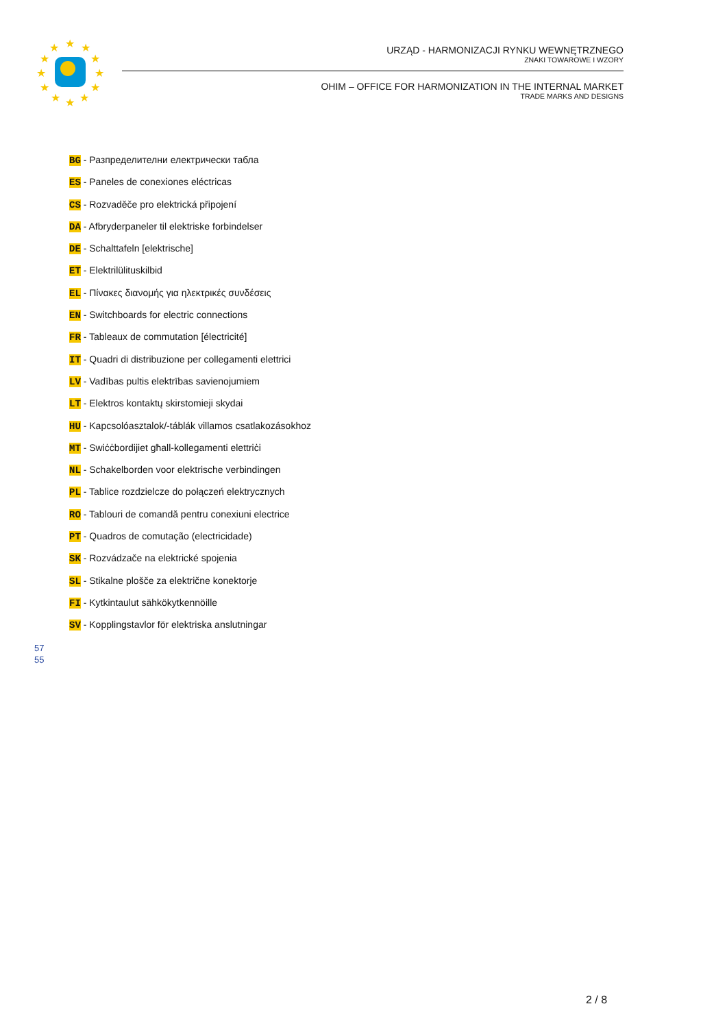★
★
★
★
★
★
★
★
★
★
★
★
URZĄD - HARMONIZACJI RYNKU WEWNĘTRZNEGO
ZNAKI TOWAROWE I WZORY
OHIM – OFFICE FOR HARMONIZATION IN THE INTERNAL MARKET
TRADE MARKS AND DESIGNS
BG - Разпределителни електрически табла
ES - Paneles de conexiones eléctricas
CS - Rozvaděče pro elektrická připojení
DA - Afbryderpaneler til elektriske forbindelser
DE - Schalttafeln [elektrische]
ET - Elektrilülituskilbid
EL - Πίνακες διανομής για ηλεκτρικές συνδέσεις
EN - Switchboards for electric connections
FR - Tableaux de commutation [électricité]
IT - Quadri di distribuzione per collegamenti elettrici
LV - Vadības pultis elektrības savienojumiem
LT - Elektros kontaktų skirstomieji skydai
HU - Kapcsolóasztalok/-táblák villamos csatlakozásokhoz
MT - Swiċċbordijiet għall-kollegamenti elettriċi
NL - Schakelborden voor elektrische verbindingen
PL - Tablice rozdzielcze do połączeń elektrycznych
RO - Tablouri de comandă pentru conexiuni electrice
PT - Quadros de comutação (electricidade)
SK - Rozvádzače na elektrické spojenia
SL - Stikalne plošče za električne konektorje
FI - Kytkintaulut sähkökytkennöille
SV - Kopplingstavlor för elektriska anslutningar
57
55
2 / 8